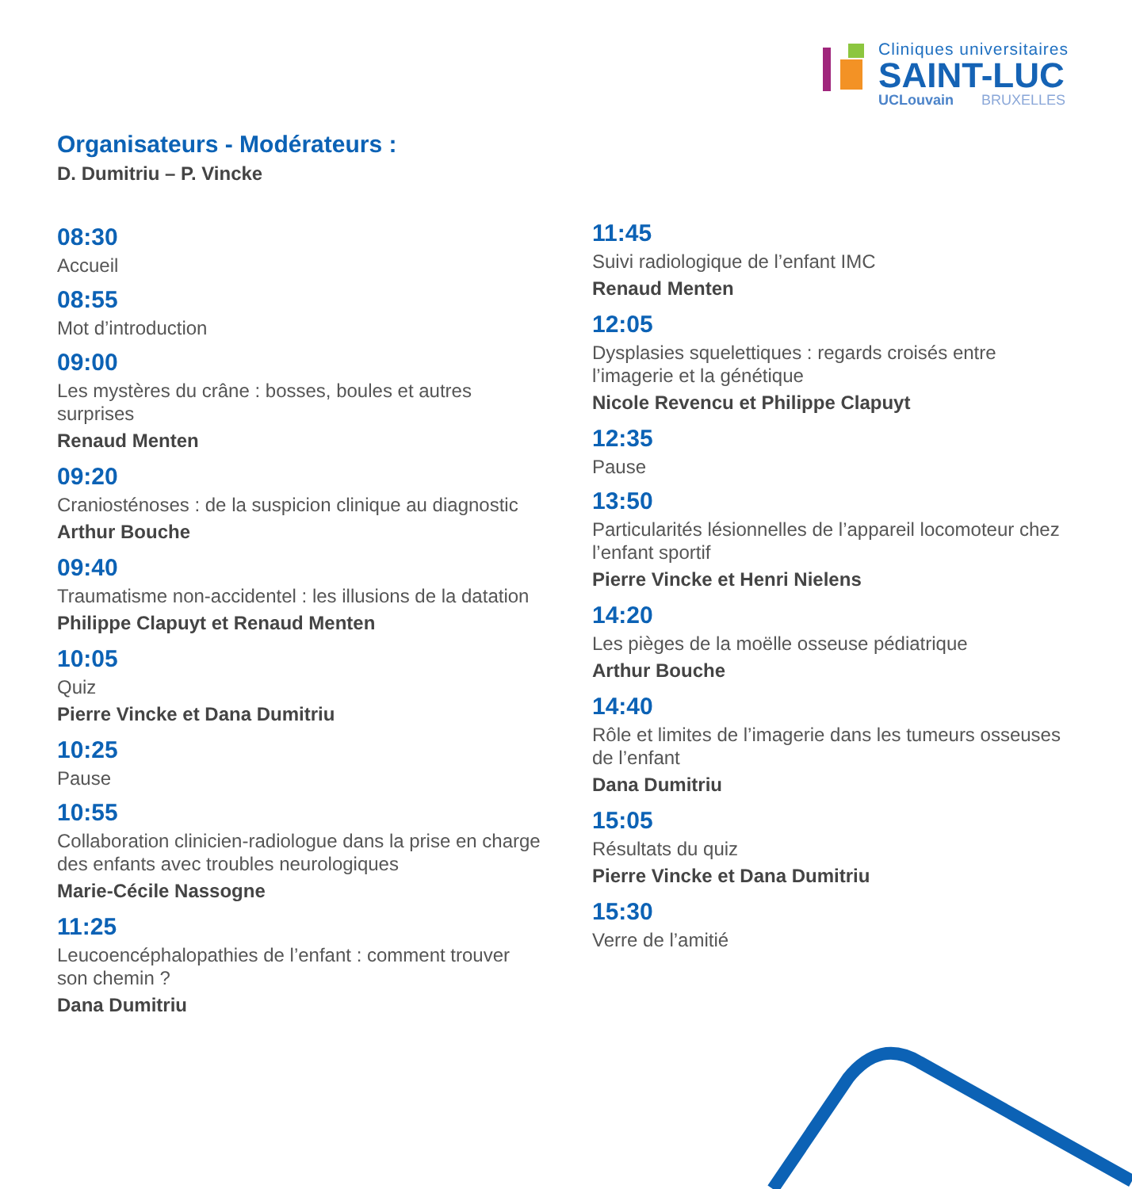Cliniques universitaires
SAINT-LUC
UCLouvain BRUXELLES
Organisateurs - Modérateurs :
D. Dumitriu – P. Vincke
08:30
Accueil
08:55
Mot d’introduction
09:00
Les mystères du crâne : bosses, boules et autres surprises
Renaud Menten
09:20
Craniosténoses : de la suspicion clinique au diagnostic
Arthur Bouche
09:40
Traumatisme non-accidentel : les illusions de la datation
Philippe Clapuyt et Renaud Menten
10:05
Quiz
Pierre Vincke et Dana Dumitriu
10:25
Pause
10:55
Collaboration clinicien-radiologue dans la prise en charge des enfants avec troubles neurologiques
Marie-Cécile Nassogne
11:25
Leucoencéphalopathies de l’enfant : comment trouver son chemin ?
Dana Dumitriu
11:45
Suivi radiologique de l’enfant IMC
Renaud Menten
12:05
Dysplasies squelettiques : regards croisés entre l’imagerie et la génétique
Nicole Revencu et Philippe Clapuyt
12:35
Pause
13:50
Particularités lésionnelles de l’appareil locomoteur chez l’enfant sportif
Pierre Vincke et Henri Nielens
14:20
Les pièges de la moëlle osseuse pédiatrique
Arthur Bouche
14:40
Rôle et limites de l’imagerie dans les tumeurs osseuses de l’enfant
Dana Dumitriu
15:05
Résultats du quiz
Pierre Vincke et Dana Dumitriu
15:30
Verre de l’amitié